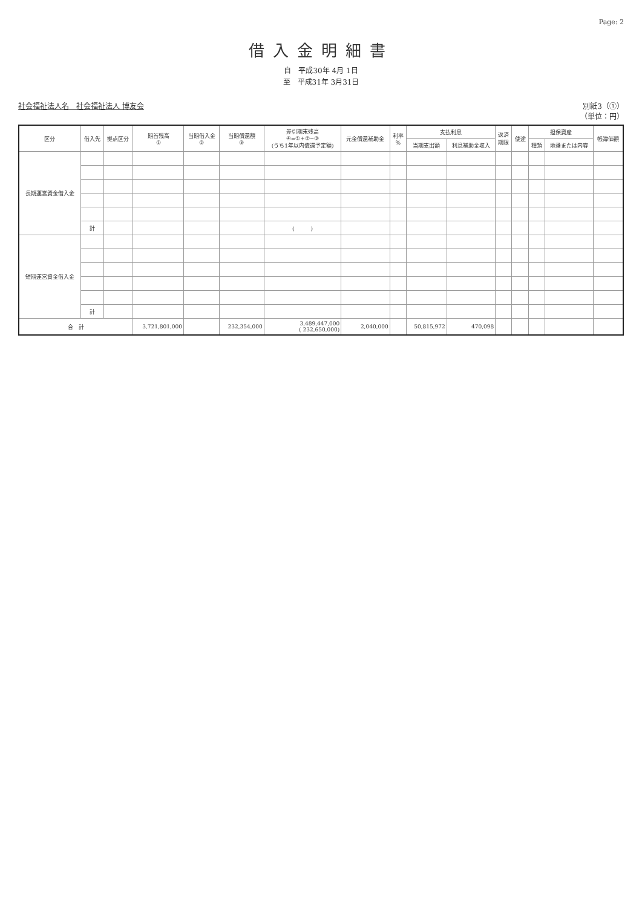Page: 2
借入金明細書
自　平成30年 4月 1日
至　平成31年 3月31日
社会福祉法人名　社会福祉法人 博友会 別紙3（①）
（単位：円）
| 区分 | 借入先 | 拠点区分 | 期首残高 ① | 当期借入金 ② | 当期償還額 ③ | 差引期末残高 ④=①+②−③ (うち1年以内償還予定額) | 元金償還補助金 | 利率 % | 支払利息 | | 返済 期限 | 使途 | 担保資産 | | 帳簿価額 |
| --- | --- | --- | --- | --- | --- | --- | --- | --- | --- | --- | --- | --- | --- | --- | --- |
| | | | | | | | | | 当期支出額 | 利息補助金収入 | | | 種類 | 地番または内容 | |
| 長期運営資金借入金 | | | | | | | | | | | | | | | |
| | 計 | | | | | ( ) | | | | | | | | | |
| 短期運営資金借入金 | | | | | | | | | | | | | | | |
| | 計 | | | | | | | | | | | | | | |
| 合 計 | | | 3,721,801,000 | | 232,354,000 | 3,489,447,000 ( 232,650,000) | 2,040,000 | | 50,815,972 | 470,098 | | | | | |